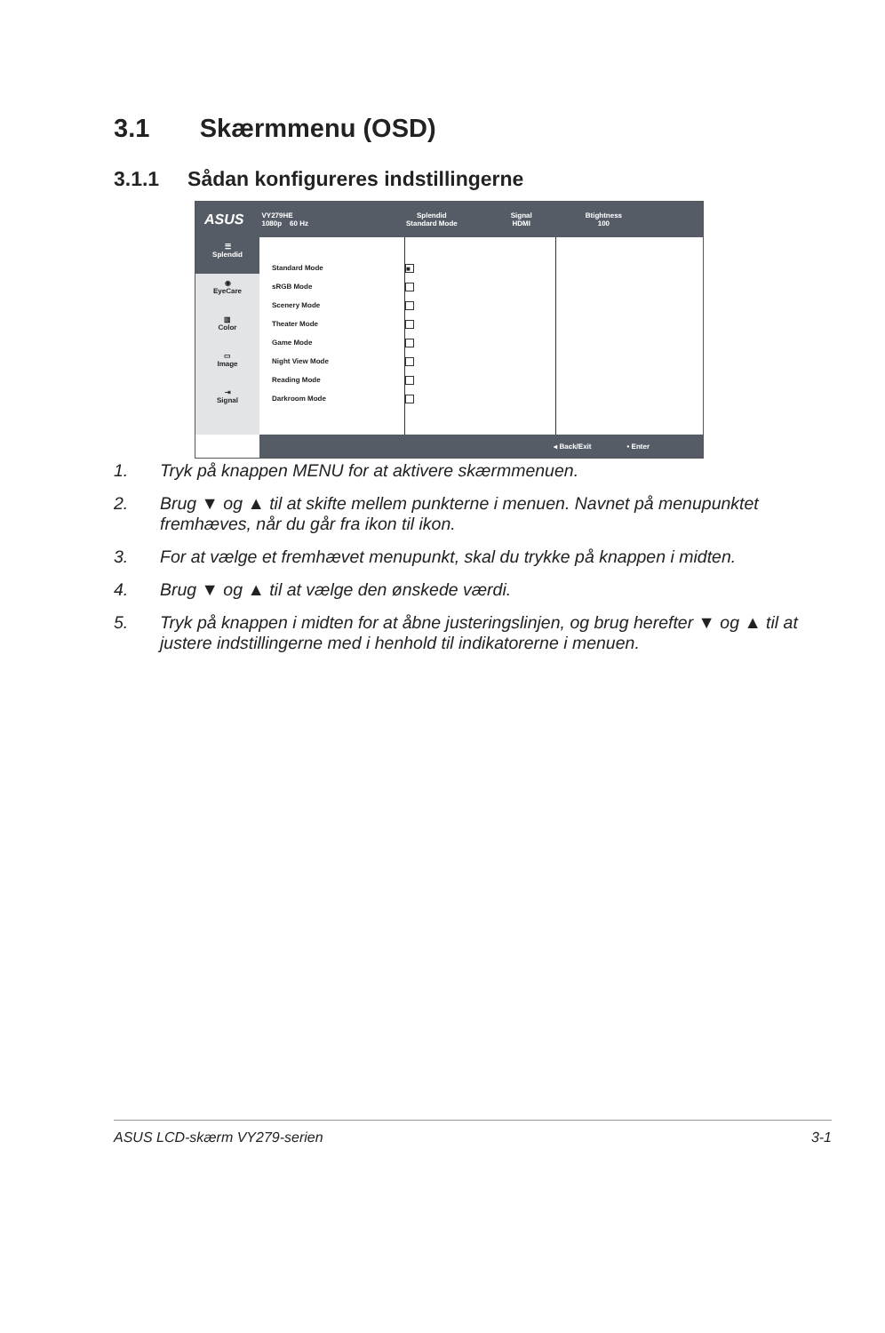3.1 Skærmmenu (OSD)
3.1.1 Sådan konfigureres indstillingerne
ASUS
VY279HE
1080p 60 Hz
Splendid
Standard Mode
Signal
HDMI
Btightness
100
☰
Splendid
◉
EyeCare
▥
Color
▭
Image
⇥
Signal
Standard Mode ■
sRGB Mode
Scenery Mode
Theater Mode
Game Mode
Night View Mode
Reading Mode
Darkroom Mode
◂ Back/Exit • Enter
1. Tryk på knappen MENU for at aktivere skærmmenuen.
2. Brug ▼ og ▲ til at skifte mellem punkterne i menuen. Navnet på menupunktet fremhæves, når du går fra ikon til ikon.
3. For at vælge et fremhævet menupunkt, skal du trykke på knappen i midten.
4. Brug ▼ og ▲ til at vælge den ønskede værdi.
5. Tryk på knappen i midten for at åbne justeringslinjen, og brug herefter ▼ og ▲ til at justere indstillingerne med i henhold til indikatorerne i menuen.
ASUS LCD-skærm VY279-serien 3-1